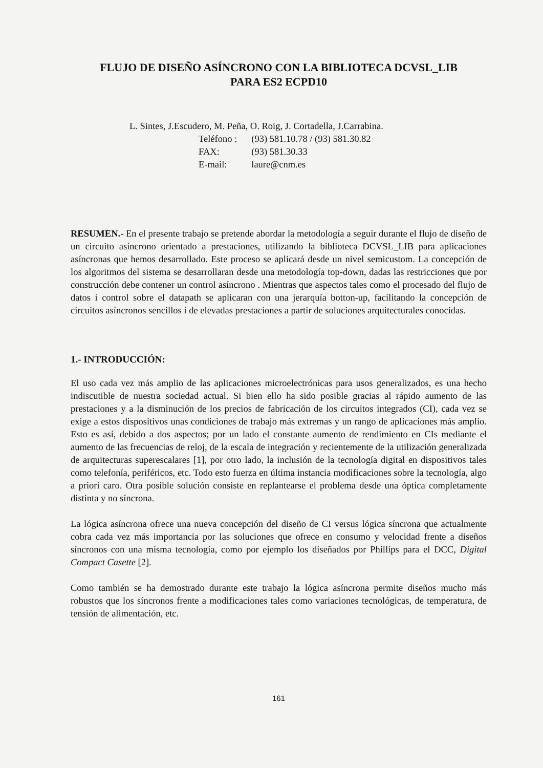FLUJO DE DISEÑO ASÍNCRONO CON LA BIBLIOTECA DCVSL_LIB
PARA ES2 ECPD10
L. Sintes, J.Escudero, M. Peña, O. Roig, J. Cortadella, J.Carrabina.
| Teléfono : | (93) 581.10.78 / (93) 581.30.82 |
| FAX: | (93) 581.30.33 |
| E-mail: | laure@cnm.es |
RESUMEN.- En el presente trabajo se pretende abordar la metodología a seguir durante el flujo de diseño de un circuito asíncrono orientado a prestaciones, utilizando la biblioteca DCVSL_LIB para aplicaciones asíncronas que hemos desarrollado. Este proceso se aplicará desde un nivel semicustom. La concepción de los algoritmos del sistema se desarrollaran desde una metodología top-down, dadas las restricciones que por construcción debe contener un control asíncrono . Mientras que aspectos tales como el procesado del flujo de datos i control sobre el datapath se aplicaran con una jerarquía botton-up, facilitando la concepción de circuitos asíncronos sencillos i de elevadas prestaciones a partir de soluciones arquitecturales conocidas.
1.- INTRODUCCIÓN:
El uso cada vez más amplio de las aplicaciones microelectrónicas para usos generalizados, es una hecho indiscutible de nuestra sociedad actual. Si bien ello ha sido posible gracias al rápido aumento de las prestaciones y a la disminución de los precios de fabricación de los circuitos integrados (CI), cada vez se exige a estos dispositivos unas condiciones de trabajo más extremas y un rango de aplicaciones más amplio. Esto es así, debido a dos aspectos; por un lado el constante aumento de rendimiento en CIs mediante el aumento de las frecuencias de reloj, de la escala de integración y recientemente de la utilización generalizada de arquitecturas superescalares [1], por otro lado, la inclusión de la tecnología digital en dispositivos tales como telefonía, periféricos, etc. Todo esto fuerza en última instancia modificaciones sobre la tecnología, algo a priori caro. Otra posible solución consiste en replantearse el problema desde una óptica completamente distinta y no síncrona.
La lógica asíncrona ofrece una nueva concepción del diseño de CI versus lógica síncrona que actualmente cobra cada vez más importancia por las soluciones que ofrece en consumo y velocidad frente a diseños síncronos con una misma tecnología, como por ejemplo los diseñados por Phillips para el DCC, Digital Compact Casette [2].
Como también se ha demostrado durante este trabajo la lógica asíncrona permite diseños mucho más robustos que los síncronos frente a modificaciones tales como variaciones tecnológicas, de temperatura, de tensión de alimentación, etc.
161